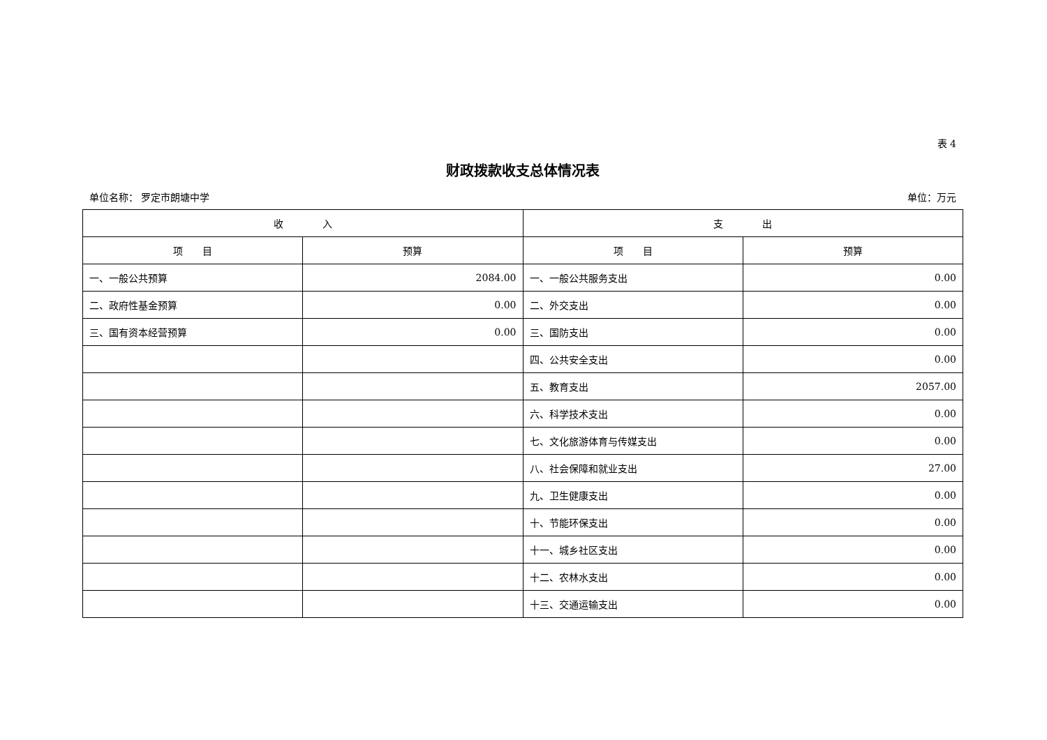表 4
财政拨款收支总体情况表
单位名称： 罗定市朗塘中学 单位：万元
| 收 入 | | 支 出 | |
| --- | --- | --- | --- |
| 项 目 | 预算 | 项 目 | 预算 |
| 一、一般公共预算 | 2084.00 | 一、一般公共服务支出 | 0.00 |
| 二、政府性基金预算 | 0.00 | 二、外交支出 | 0.00 |
| 三、国有资本经营预算 | 0.00 | 三、国防支出 | 0.00 |
| | | 四、公共安全支出 | 0.00 |
| | | 五、教育支出 | 2057.00 |
| | | 六、科学技术支出 | 0.00 |
| | | 七、文化旅游体育与传媒支出 | 0.00 |
| | | 八、社会保障和就业支出 | 27.00 |
| | | 九、卫生健康支出 | 0.00 |
| | | 十、节能环保支出 | 0.00 |
| | | 十一、城乡社区支出 | 0.00 |
| | | 十二、农林水支出 | 0.00 |
| | | 十三、交通运输支出 | 0.00 |